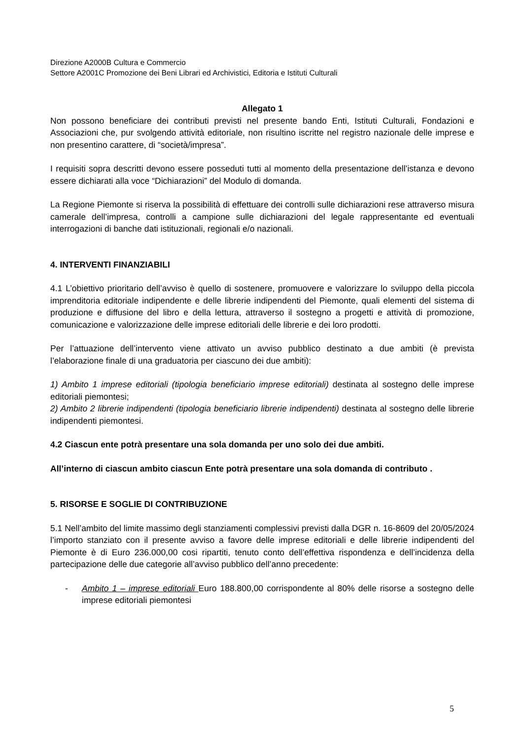Direzione A2000B Cultura e Commercio
Settore A2001C Promozione dei Beni Librari ed Archivistici, Editoria e Istituti Culturali
Allegato 1
Non possono beneficiare dei contributi previsti nel presente bando Enti, Istituti Culturali, Fondazioni e Associazioni che, pur svolgendo attività editoriale, non risultino iscritte nel registro nazionale delle imprese e non presentino carattere, di “società/impresa”.
I requisiti sopra descritti devono essere posseduti tutti al momento della presentazione dell’istanza e devono essere dichiarati alla voce “Dichiarazioni” del Modulo di domanda.
La Regione Piemonte si riserva la possibilità di effettuare dei controlli sulle dichiarazioni rese attraverso misura camerale dell’impresa, controlli a campione sulle dichiarazioni del legale rappresentante ed eventuali interrogazioni di banche dati istituzionali, regionali e/o nazionali.
4. INTERVENTI FINANZIABILI
4.1 L’obiettivo prioritario dell’avviso è quello di sostenere, promuovere e valorizzare lo sviluppo della piccola imprenditoria editoriale indipendente e delle librerie indipendenti del Piemonte, quali elementi del sistema di produzione e diffusione del libro e della lettura, attraverso il sostegno a progetti e attività di promozione, comunicazione e valorizzazione delle imprese editoriali delle librerie e dei loro prodotti.
Per l’attuazione dell’intervento viene attivato un avviso pubblico destinato a due ambiti (è prevista l’elaborazione finale di una graduatoria per ciascuno dei due ambiti):
1) Ambito 1 imprese editoriali (tipologia beneficiario imprese editoriali) destinata al sostegno delle imprese editoriali piemontesi;
2) Ambito 2 librerie indipendenti (tipologia beneficiario librerie indipendenti) destinata al sostegno delle librerie indipendenti piemontesi.
4.2 Ciascun ente potrà presentare una sola domanda per uno solo dei due ambiti.
All’interno di ciascun ambito ciascun Ente potrà presentare una sola domanda di contributo .
5. RISORSE E SOGLIE DI CONTRIBUZIONE
5.1 Nell’ambito del limite massimo degli stanziamenti complessivi previsti dalla DGR n. 16-8609 del 20/05/2024 l’importo stanziato con il presente avviso a favore delle imprese editoriali e delle librerie indipendenti del Piemonte è di Euro 236.000,00 cosi ripartiti, tenuto conto dell’effettiva rispondenza e dell’incidenza della partecipazione delle due categorie all’avviso pubblico dell’anno precedente:
- Ambito 1 – imprese editoriali Euro 188.800,00 corrispondente al 80% delle risorse a sostegno delle imprese editoriali piemontesi
5